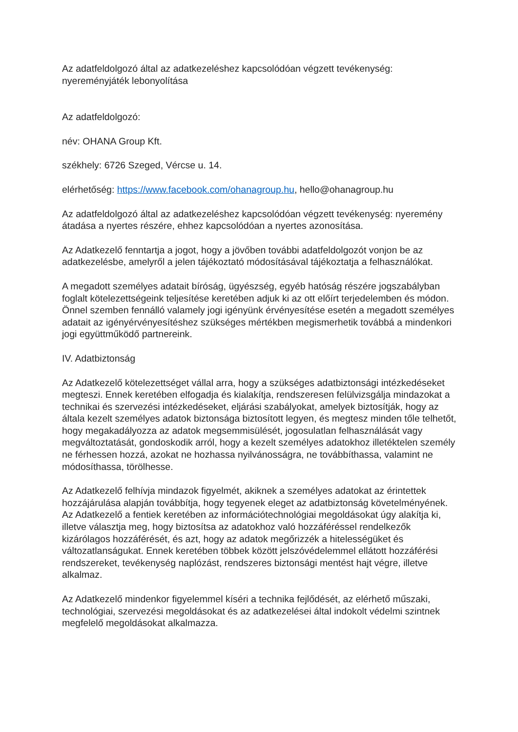Az adatfeldolgozó által az adatkezeléshez kapcsolódóan végzett tevékenység: nyereményjáték lebonyolítása
Az adatfeldolgozó:
név: OHANA Group Kft.
székhely: 6726 Szeged, Vércse u. 14.
elérhetőség: https://www.facebook.com/ohanagroup.hu, hello@ohanagroup.hu
Az adatfeldolgozó által az adatkezeléshez kapcsolódóan végzett tevékenység: nyeremény átadása a nyertes részére, ehhez kapcsolódóan a nyertes azonosítása.
Az Adatkezelő fenntartja a jogot, hogy a jövőben további adatfeldolgozót vonjon be az adatkezelésbe, amelyről a jelen tájékoztató módosításával tájékoztatja a felhasználókat.
A megadott személyes adatait bíróság, ügyészség, egyéb hatóság részére jogszabályban foglalt kötelezettségeink teljesítése keretében adjuk ki az ott előírt terjedelemben és módon. Önnel szemben fennálló valamely jogi igényünk érvényesítése esetén a megadott személyes adatait az igényérvényesítéshez szükséges mértékben megismerhetik továbbá a mindenkori jogi együttműködő partnereink.
IV. Adatbiztonság
Az Adatkezelő kötelezettséget vállal arra, hogy a szükséges adatbiztonsági intézkedéseket megteszi. Ennek keretében elfogadja és kialakítja, rendszeresen felülvizsgálja mindazokat a technikai és szervezési intézkedéseket, eljárási szabályokat, amelyek biztosítják, hogy az általa kezelt személyes adatok biztonsága biztosított legyen, és megtesz minden tőle telhetőt, hogy megakadályozza az adatok megsemmisülését, jogosulatlan felhasználását vagy megváltoztatását, gondoskodik arról, hogy a kezelt személyes adatokhoz illetéktelen személy ne férhessen hozzá, azokat ne hozhassa nyilvánosságra, ne továbbíthassa, valamint ne módosíthassa, törölhesse.
Az Adatkezelő felhívja mindazok figyelmét, akiknek a személyes adatokat az érintettek hozzájárulása alapján továbbítja, hogy tegyenek eleget az adatbiztonság követelményének. Az Adatkezelő a fentiek keretében az információtechnológiai megoldásokat úgy alakítja ki, illetve választja meg, hogy biztosítsa az adatokhoz való hozzáféréssel rendelkezők kizárólagos hozzáférését, és azt, hogy az adatok megőrizzék a hitelességüket és változatlanságukat. Ennek keretében többek között jelszóvédelemmel ellátott hozzáférési rendszereket, tevékenység naplózást, rendszeres biztonsági mentést hajt végre, illetve alkalmaz.
Az Adatkezelő mindenkor figyelemmel kíséri a technika fejlődését, az elérhető műszaki, technológiai, szervezési megoldásokat és az adatkezelései által indokolt védelmi szintnek megfelelő megoldásokat alkalmazza.